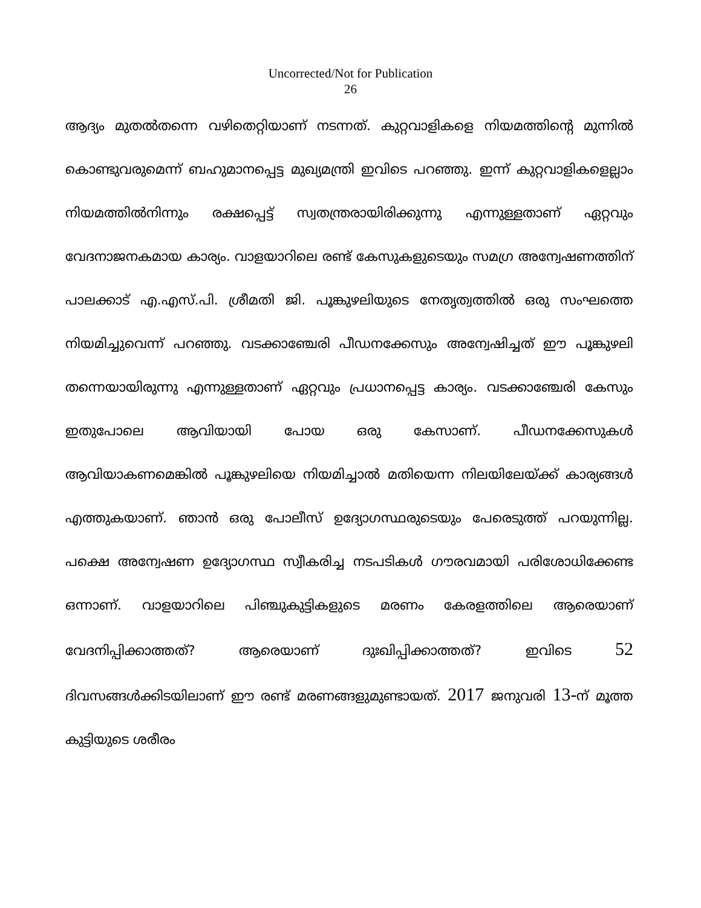Uncorrected/Not for Publication
26
ആദ്യം മുതൽതന്നെ വഴിതെറ്റിയാണ് നടന്നത്. കുറ്റവാളികളെ നിയമത്തിന്റെ മുന്നിൽ കൊണ്ടുവരുമെന്ന് ബഹുമാനപ്പെട്ട മുഖ്യമന്ത്രി ഇവിടെ പറഞ്ഞു. ഇന്ന് കുറ്റവാളികളെല്ലാം നിയമത്തിൽനിന്നും രക്ഷപ്പെട്ട് സ്വതന്ത്രരായിരിക്കുന്നു എന്നുള്ളതാണ് ഏറ്റവും വേദനാജനകമായ കാര്യം. വാളയാറിലെ രണ്ട് കേസുകളുടെയും സമഗ്ര അന്വേഷണത്തിന് പാലക്കാട് എ.എസ്.പി. ശ്രീമതി ജി. പൂങ്കുഴലിയുടെ നേതൃത്വത്തിൽ ഒരു സംഘത്തെ നിയമിച്ചുവെന്ന് പറഞ്ഞു. വടക്കാഞ്ചേരി പീഡനക്കേസും അന്വേഷിച്ചത് ഈ പൂങ്കുഴലി തന്നെയായിരുന്നു എന്നുള്ളതാണ് ഏറ്റവും പ്രധാനപ്പെട്ട കാര്യം. വടക്കാഞ്ചേരി കേസും ഇതുപോലെ ആവിയായി പോയ ഒരു കേസാണ്. പീഡനക്കേസുകൾ ആവിയാകണമെങ്കിൽ പൂങ്കുഴലിയെ നിയമിച്ചാൽ മതിയെന്ന നിലയിലേയ്ക്ക് കാര്യങ്ങൾ എത്തുകയാണ്. ഞാൻ ഒരു പോലീസ് ഉദ്യോഗസ്ഥരുടെയും പേരെടുത്ത് പറയുന്നില്ല. പക്ഷെ അന്വേഷണ ഉദ്യോഗസ്ഥ സ്വീകരിച്ച നടപടികൾ ഗൗരവമായി പരിശോധിക്കേണ്ട ഒന്നാണ്. വാളയാറിലെ പിഞ്ചുകുട്ടികളുടെ മരണം കേരളത്തിലെ ആരെയാണ് വേദനിപ്പിക്കാത്തത്? ആരെയാണ് ദുഃഖിപ്പിക്കാത്തത്? ഇവിടെ 52 ദിവസങ്ങൾക്കിടയിലാണ് ഈ രണ്ട് മരണങ്ങളുമുണ്ടായത്. 2017 ജനുവരി 13-ന് മൂത്ത കുട്ടിയുടെ ശരീരം